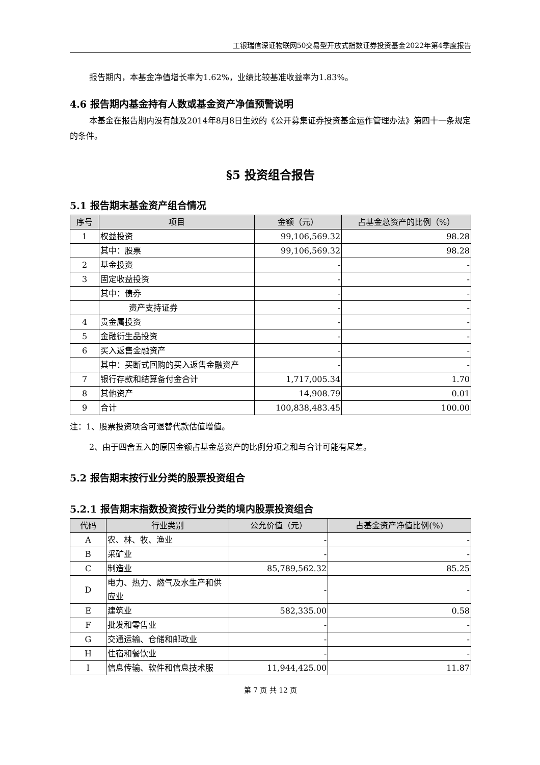工银瑞信深证物联网50交易型开放式指数证券投资基金2022年第4季度报告
报告期内，本基金净值增长率为1.62%，业绩比较基准收益率为1.83%。
4.6 报告期内基金持有人数或基金资产净值预警说明
本基金在报告期内没有触及2014年8月8日生效的《公开募集证券投资基金运作管理办法》第四十一条规定的条件。
§5 投资组合报告
5.1 报告期末基金资产组合情况
| 序号 | 项目 | 金额（元） | 占基金总资产的比例（%） |
| --- | --- | --- | --- |
| 1 | 权益投资 | 99,106,569.32 | 98.28 |
| | 其中：股票 | 99,106,569.32 | 98.28 |
| 2 | 基金投资 | - | - |
| 3 | 固定收益投资 | - | - |
| | 其中：债券 | - | - |
| | 资产支持证券 | - | - |
| 4 | 贵金属投资 | - | - |
| 5 | 金融衍生品投资 | - | - |
| 6 | 买入返售金融资产 | - | - |
| | 其中：买断式回购的买入返售金融资产 | - | - |
| 7 | 银行存款和结算备付金合计 | 1,717,005.34 | 1.70 |
| 8 | 其他资产 | 14,908.79 | 0.01 |
| 9 | 合计 | 100,838,483.45 | 100.00 |
注：1、股票投资项含可退替代款估值增值。
2、由于四舍五入的原因金额占基金总资产的比例分项之和与合计可能有尾差。
5.2 报告期末按行业分类的股票投资组合
5.2.1 报告期末指数投资按行业分类的境内股票投资组合
| 代码 | 行业类别 | 公允价值（元） | 占基金资产净值比例(%) |
| --- | --- | --- | --- |
| A | 农、林、牧、渔业 | - | - |
| B | 采矿业 | - | - |
| C | 制造业 | 85,789,562.32 | 85.25 |
| D | 电力、热力、燃气及水生产和供应业 | - | - |
| E | 建筑业 | 582,335.00 | 0.58 |
| F | 批发和零售业 | - | - |
| G | 交通运输、仓储和邮政业 | - | - |
| H | 住宿和餐饮业 | - | - |
| I | 信息传输、软件和信息技术服 | 11,944,425.00 | 11.87 |
第 7 页 共 12 页